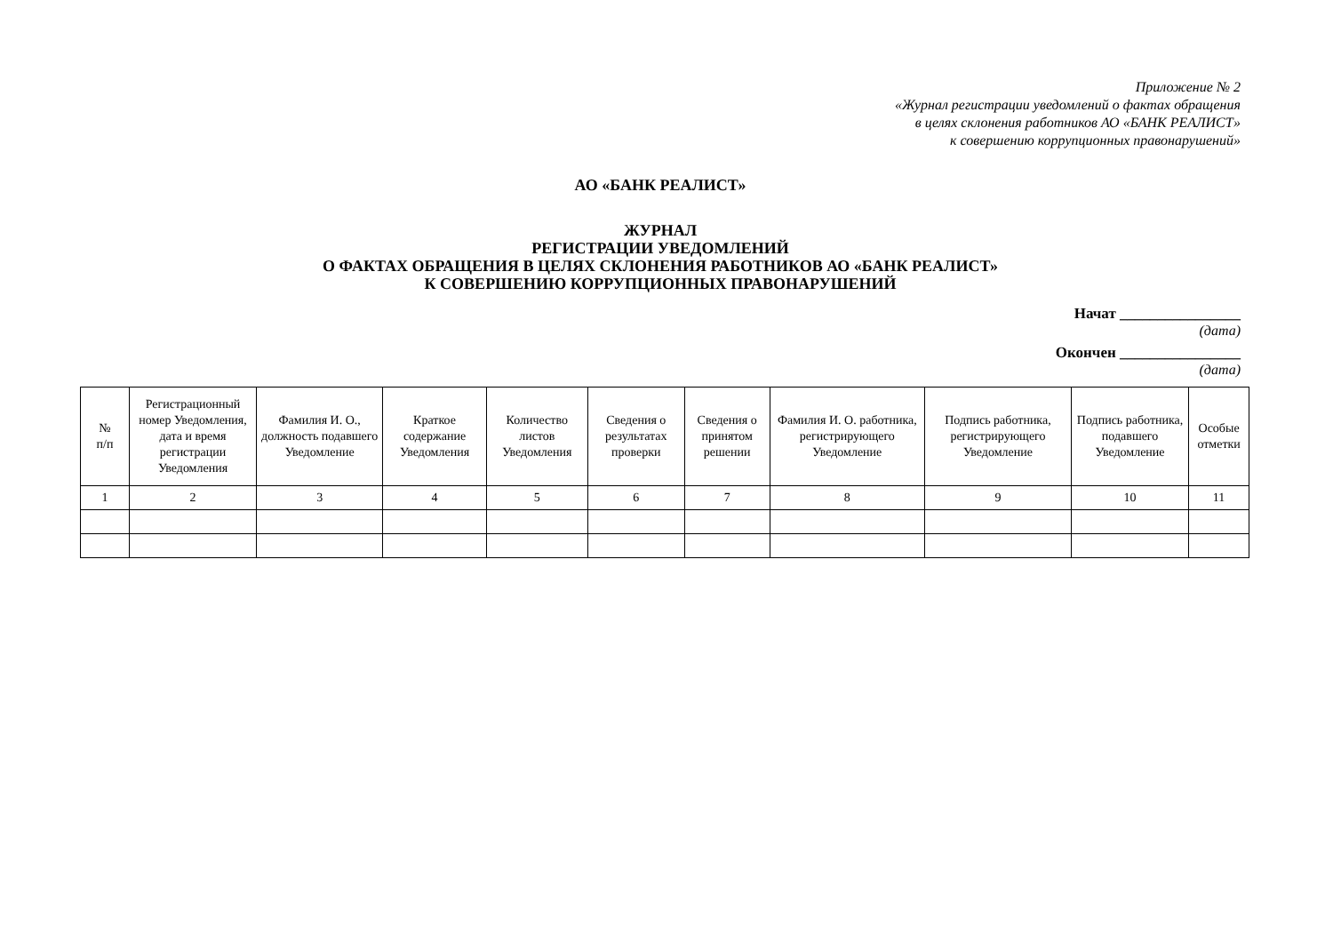Приложение № 2
«Журнал регистрации уведомлений о фактах обращения
в целях склонения работников АО «БАНК РЕАЛИСТ»
к совершению коррупционных правонарушений»
АО «БАНК РЕАЛИСТ»
ЖУРНАЛ
РЕГИСТРАЦИИ УВЕДОМЛЕНИЙ
О ФАКТАХ ОБРАЩЕНИЯ В ЦЕЛЯХ СКЛОНЕНИЯ РАБОТНИКОВ АО «БАНК РЕАЛИСТ»
К СОВЕРШЕНИЮ КОРРУПЦИОННЫХ ПРАВОНАРУШЕНИЙ
Начат ________________
(дата)
Окончен ________________
(дата)
| № п/п | Регистрационный номер Уведомления, дата и время регистрации Уведомления | Фамилия И. О., должность подавшего Уведомление | Краткое содержание Уведомления | Количество листов Уведомления | Сведения о результатах проверки | Сведения о принятом решении | Фамилия И. О. работника, регистрирующего Уведомление | Подпись работника, регистрирующего Уведомление | Подпись работника, подавшего Уведомление | Особые отметки |
| --- | --- | --- | --- | --- | --- | --- | --- | --- | --- | --- |
| 1 | 2 | 3 | 4 | 5 | 6 | 7 | 8 | 9 | 10 | 11 |